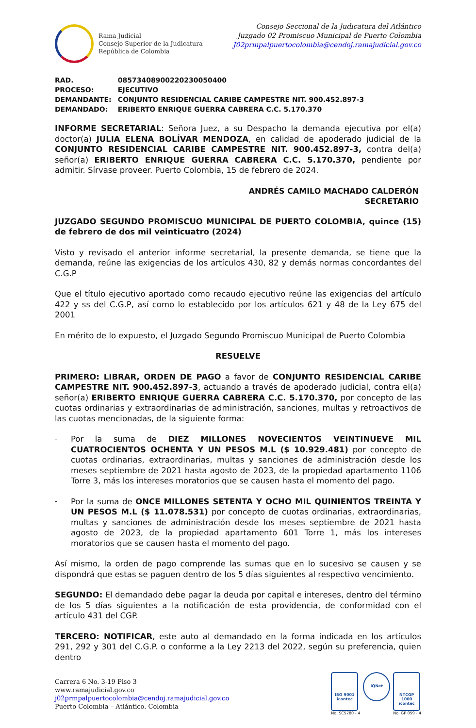Rama Judicial
Consejo Superior de la Judicatura
República de Colombia
Consejo Seccional de la Judicatura del Atlántico
Juzgado 02 Promiscuo Municipal de Puerto Colombia
J02prmpalpuertocolombia@cendoj.ramajudicial.gov.co
RAD. 08573408900220230050400
PROCESO: EJECUTIVO
DEMANDANTE: CONJUNTO RESIDENCIAL CARIBE CAMPESTRE NIT. 900.452.897-3
DEMANDADO: ERIBERTO ENRIQUE GUERRA CABRERA C.C. 5.170.370
INFORME SECRETARIAL: Señora Juez, a su Despacho la demanda ejecutiva por el(a) doctor(a) JULIA ELENA BOLÍVAR MENDOZA, en calidad de apoderado judicial de la CONJUNTO RESIDENCIAL CARIBE CAMPESTRE NIT. 900.452.897-3, contra del(a) señor(a) ERIBERTO ENRIQUE GUERRA CABRERA C.C. 5.170.370, pendiente por admitir. Sírvase proveer. Puerto Colombia, 15 de febrero de 2024.
ANDRÉS CAMILO MACHADO CALDERÓN
SECRETARIO
JUZGADO SEGUNDO PROMISCUO MUNICIPAL DE PUERTO COLOMBIA, quince (15) de febrero de dos mil veinticuatro (2024)
Visto y revisado el anterior informe secretarial, la presente demanda, se tiene que la demanda, reúne las exigencias de los artículos 430, 82 y demás normas concordantes del C.G.P
Que el título ejecutivo aportado como recaudo ejecutivo reúne las exigencias del artículo 422 y ss del C.G.P, así como lo establecido por los artículos 621 y 48 de la Ley 675 del 2001
En mérito de lo expuesto, el Juzgado Segundo Promiscuo Municipal de Puerto Colombia
RESUELVE
PRIMERO: LIBRAR, ORDEN DE PAGO a favor de CONJUNTO RESIDENCIAL CARIBE CAMPESTRE NIT. 900.452.897-3, actuando a través de apoderado judicial, contra el(a) señor(a) ERIBERTO ENRIQUE GUERRA CABRERA C.C. 5.170.370, por concepto de las cuotas ordinarias y extraordinarias de administración, sanciones, multas y retroactivos de las cuotas mencionadas, de la siguiente forma:
-
Por la suma de DIEZ MILLONES NOVECIENTOS VEINTINUEVE MIL CUATROCIENTOS OCHENTA Y UN PESOS M.L ($ 10.929.481) por concepto de cuotas ordinarias, extraordinarias, multas y sanciones de administración desde los meses septiembre de 2021 hasta agosto de 2023, de la propiedad apartamento 1106 Torre 3, más los intereses moratorios que se causen hasta el momento del pago.
-
Por la suma de ONCE MILLONES SETENTA Y OCHO MIL QUINIENTOS TREINTA Y UN PESOS M.L ($ 11.078.531) por concepto de cuotas ordinarias, extraordinarias, multas y sanciones de administración desde los meses septiembre de 2021 hasta agosto de 2023, de la propiedad apartamento 601 Torre 1, más los intereses moratorios que se causen hasta el momento del pago.
Así mismo, la orden de pago comprende las sumas que en lo sucesivo se causen y se dispondrá que estas se paguen dentro de los 5 días siguientes al respectivo vencimiento.
SEGUNDO: El demandado debe pagar la deuda por capital e intereses, dentro del término de los 5 días siguientes a la notificación de esta providencia, de conformidad con el artículo 431 del CGP.
TERCERO: NOTIFICAR, este auto al demandado en la forma indicada en los artículos 291, 292 y 301 del C.G.P. o conforme a la Ley 2213 del 2022, según su preferencia, quien dentro
Carrera 6 No. 3-19 Piso 3
www.ramajudicial.gov.co
j02prmpalpuertocolombia@cendoj.ramajudicial.gov.co
Puerto Colombia – Atlántico. Colombia
ISO 9001
icontec
No. SC5780 - 4
IQNet
NTCGP 1000
icontec
No. GP 059 - 4